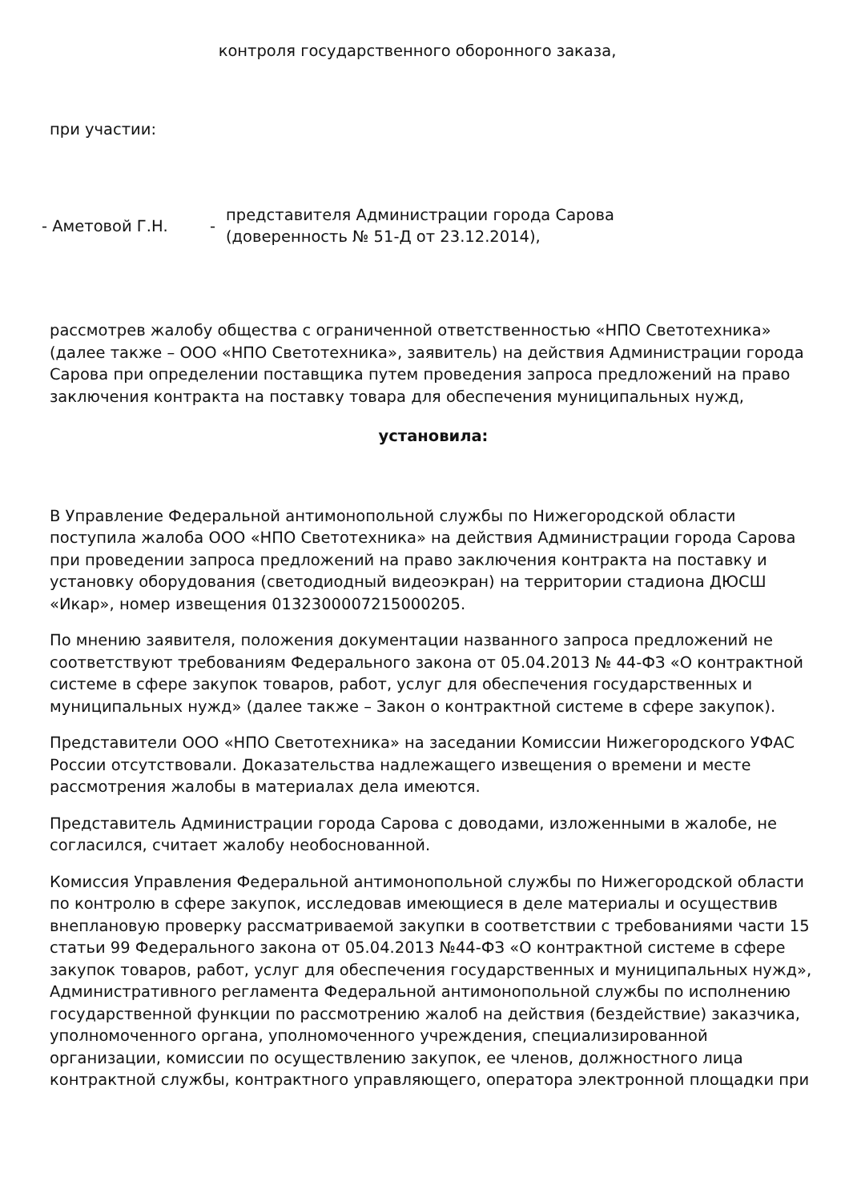контроля государственного оборонного заказа,
при участии:
- Аметовой Г.Н. -
представителя Администрации города Сарова
(доверенность № 51-Д от 23.12.2014),
рассмотрев жалобу общества с ограниченной ответственностью «НПО Светотехника» (далее также – ООО «НПО Светотехника», заявитель) на действия Администрации города Сарова при определении поставщика путем проведения запроса предложений на право заключения контракта на поставку товара для обеспечения муниципальных нужд,
установила:
В Управление Федеральной антимонопольной службы по Нижегородской области поступила жалоба ООО «НПО Светотехника» на действия Администрации города Сарова при проведении запроса предложений на право заключения контракта на поставку и установку оборудования (светодиодный видеоэкран) на территории стадиона ДЮСШ «Икар», номер извещения 0132300007215000205.
По мнению заявителя, положения документации названного запроса предложений не соответствуют требованиям Федерального закона от 05.04.2013 № 44-ФЗ «О контрактной системе в сфере закупок товаров, работ, услуг для обеспечения государственных и муниципальных нужд» (далее также – Закон о контрактной системе в сфере закупок).
Представители ООО «НПО Светотехника» на заседании Комиссии Нижегородского УФАС России отсутствовали. Доказательства надлежащего извещения о времени и месте рассмотрения жалобы в материалах дела имеются.
Представитель Администрации города Сарова с доводами, изложенными в жалобе, не согласился, считает жалобу необоснованной.
Комиссия Управления Федеральной антимонопольной службы по Нижегородской области по контролю в сфере закупок, исследовав имеющиеся в деле материалы и осуществив внеплановую проверку рассматриваемой закупки в соответствии с требованиями части 15 статьи 99 Федерального закона от 05.04.2013 №44-ФЗ «О контрактной системе в сфере закупок товаров, работ, услуг для обеспечения государственных и муниципальных нужд», Административного регламента Федеральной антимонопольной службы по исполнению государственной функции по рассмотрению жалоб на действия (бездействие) заказчика, уполномоченного органа, уполномоченного учреждения, специализированной организации, комиссии по осуществлению закупок, ее членов, должностного лица контрактной службы, контрактного управляющего, оператора электронной площадки при